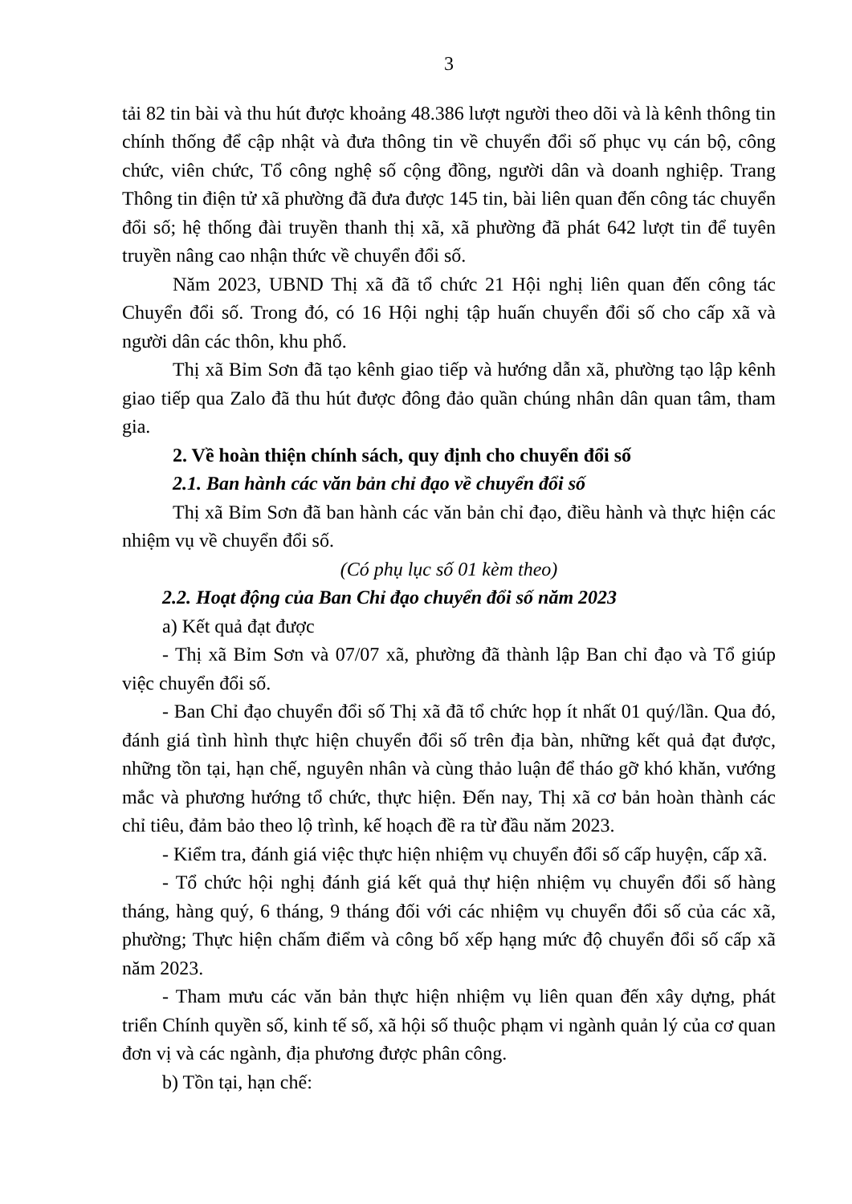3
tải 82 tin bài và thu hút được khoảng 48.386 lượt người theo dõi và là kênh thông tin chính thống để cập nhật và đưa thông tin về chuyển đổi số phục vụ cán bộ, công chức, viên chức, Tổ công nghệ số cộng đồng, người dân và doanh nghiệp. Trang Thông tin điện tử xã phường đã đưa được 145 tin, bài liên quan đến công tác chuyển đổi số; hệ thống đài truyền thanh thị xã, xã phường đã phát 642 lượt tin để tuyên truyền nâng cao nhận thức về chuyển đổi số.
Năm 2023, UBND Thị xã đã tổ chức 21 Hội nghị liên quan đến công tác Chuyển đổi số. Trong đó, có 16 Hội nghị tập huấn chuyển đổi số cho cấp xã và người dân các thôn, khu phố.
Thị xã Bỉm Sơn đã tạo kênh giao tiếp và hướng dẫn xã, phường tạo lập kênh giao tiếp qua Zalo đã thu hút được đông đảo quần chúng nhân dân quan tâm, tham gia.
2. Về hoàn thiện chính sách, quy định cho chuyển đổi số
2.1. Ban hành các văn bản chỉ đạo về chuyển đổi số
Thị xã Bỉm Sơn đã ban hành các văn bản chỉ đạo, điều hành và thực hiện các nhiệm vụ về chuyển đổi số.
(Có phụ lục số 01 kèm theo)
2.2. Hoạt động của Ban Chỉ đạo chuyển đổi số năm 2023
a) Kết quả đạt được
- Thị xã Bỉm Sơn và 07/07 xã, phường đã thành lập Ban chỉ đạo và Tổ giúp việc chuyển đổi số.
- Ban Chỉ đạo chuyển đổi số Thị xã đã tổ chức họp ít nhất 01 quý/lần. Qua đó, đánh giá tình hình thực hiện chuyển đổi số trên địa bàn, những kết quả đạt được, những tồn tại, hạn chế, nguyên nhân và cùng thảo luận để tháo gỡ khó khăn, vướng mắc và phương hướng tổ chức, thực hiện. Đến nay, Thị xã cơ bản hoàn thành các chỉ tiêu, đảm bảo theo lộ trình, kế hoạch đề ra từ đầu năm 2023.
- Kiểm tra, đánh giá việc thực hiện nhiệm vụ chuyển đổi số cấp huyện, cấp xã.
- Tổ chức hội nghị đánh giá kết quả thự hiện nhiệm vụ chuyển đổi số hàng tháng, hàng quý, 6 tháng, 9 tháng đối với các nhiệm vụ chuyển đổi số của các xã, phường; Thực hiện chấm điểm và công bố xếp hạng mức độ chuyển đổi số cấp xã năm 2023.
- Tham mưu các văn bản thực hiện nhiệm vụ liên quan đến xây dựng, phát triển Chính quyền số, kinh tế số, xã hội số thuộc phạm vi ngành quản lý của cơ quan đơn vị và các ngành, địa phương được phân công.
b) Tồn tại, hạn chế: